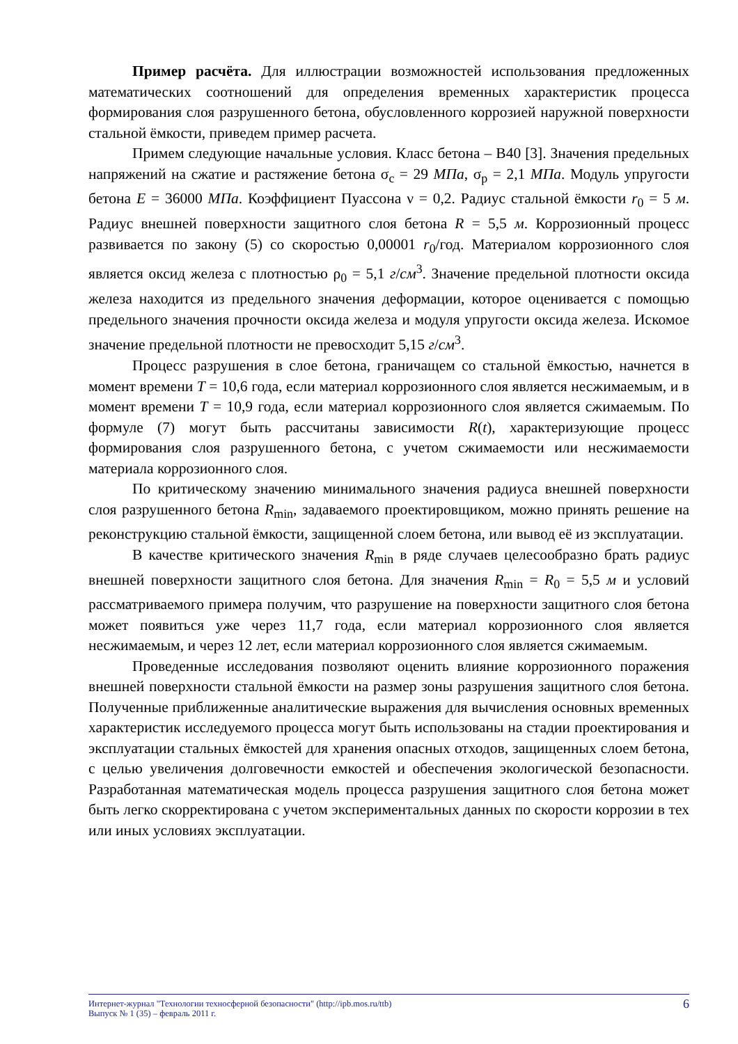Пример расчёта. Для иллюстрации возможностей использования предложенных математических соотношений для определения временных характеристик процесса формирования слоя разрушенного бетона, обусловленного коррозией наружной поверхности стальной ёмкости, приведем пример расчета.
Примем следующие начальные условия. Класс бетона – В40 [3]. Значения предельных напряжений на сжатие и растяжение бетона σ<sub>c</sub> = 29 МПа, σ<sub>p</sub> = 2,1 МПа. Модуль упругости бетона E = 36000 МПа. Коэффициент Пуассона ν = 0,2. Радиус стальной ёмкости r<sub>0</sub> = 5 м. Радиус внешней поверхности защитного слоя бетона R = 5,5 м. Коррозионный процесс развивается по закону (5) со скоростью 0,00001 r<sub>0</sub>/год. Материалом коррозионного слоя является оксид железа с плотностью ρ<sub>0</sub> = 5,1 г/см<sup>3</sup>. Значение предельной плотности оксида железа находится из предельного значения деформации, которое оценивается с помощью предельного значения прочности оксида железа и модуля упругости оксида железа. Искомое значение предельной плотности не превосходит 5,15 г/см<sup>3</sup>.
Процесс разрушения в слое бетона, граничащем со стальной ёмкостью, начнется в момент времени T = 10,6 года, если материал коррозионного слоя является несжимаемым, и в момент времени T = 10,9 года, если материал коррозионного слоя является сжимаемым. По формуле (7) могут быть рассчитаны зависимости R(t), характеризующие процесс формирования слоя разрушенного бетона, с учетом сжимаемости или несжимаемости материала коррозионного слоя.
По критическому значению минимального значения радиуса внешней поверхности слоя разрушенного бетона R<sub>min</sub>, задаваемого проектировщиком, можно принять решение на реконструкцию стальной ёмкости, защищенной слоем бетона, или вывод её из эксплуатации.
В качестве критического значения R<sub>min</sub> в ряде случаев целесообразно брать радиус внешней поверхности защитного слоя бетона. Для значения R<sub>min</sub> = R<sub>0</sub> = 5,5 м и условий рассматриваемого примера получим, что разрушение на поверхности защитного слоя бетона может появиться уже через 11,7 года, если материал коррозионного слоя является несжимаемым, и через 12 лет, если материал коррозионного слоя является сжимаемым.
Проведенные исследования позволяют оценить влияние коррозионного поражения внешней поверхности стальной ёмкости на размер зоны разрушения защитного слоя бетона. Полученные приближенные аналитические выражения для вычисления основных временных характеристик исследуемого процесса могут быть использованы на стадии проектирования и эксплуатации стальных ёмкостей для хранения опасных отходов, защищенных слоем бетона, с целью увеличения долговечности емкостей и обеспечения экологической безопасности. Разработанная математическая модель процесса разрушения защитного слоя бетона может быть легко скорректирована с учетом экспериментальных данных по скорости коррозии в тех или иных условиях эксплуатации.
Интернет-журнал "Технологии техносферной безопасности" (http://ipb.mos.ru/ttb)
Выпуск № 1 (35) – февраль 2011 г.
6